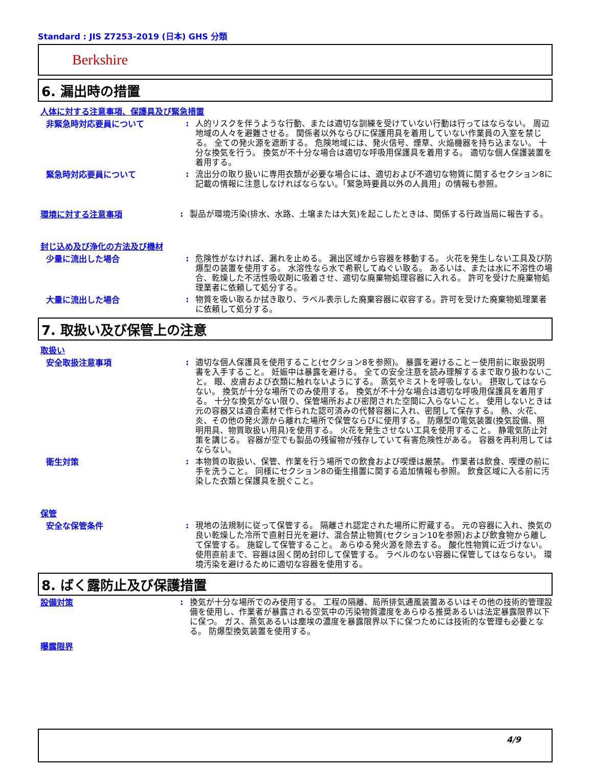Standard : JIS Z7253-2019 (日本) GHS 分類
Berkshire
6. 漏出時の措置
人体に対する注意事項、保護具及び緊急措置
非緊急時対応要員について : 人的リスクを伴うような行動、または適切な訓練を受けていない行動は行ってはならない。 周辺地域の人々を避難させる。 関係者以外ならびに保護用具を着用していない作業員の入室を禁じる。 全ての発火源を遮断する。 危険地域には、発火信号、煙草、火焔機器を持ち込まない。 十分な換気を行う。 換気が不十分な場合は適切な呼吸用保護具を着用する。 適切な個人保護装置を着用する。
緊急時対応要員について : 流出分の取り扱いに専用衣類が必要な場合には、適切および不適切な物質に関するセクション8に記載の情報に注意しなければならない。「緊急時要員以外の人員用」の情報も参照。
環境に対する注意事項 : 製品が環境汚染(排水、水路、土壌または大気)を起こしたときは、関係する行政当局に報告する。
封じ込め及び浄化の方法及び機材
少量に流出した場合 : 危険性がなければ、漏れを止める。 漏出区域から容器を移動する。 火花を発生しない工具及び防爆型の装置を使用する。 水溶性なら水で希釈してぬぐい取る。 あるいは、または水に不溶性の場合、乾燥した不活性吸収剤に吸着させ、適切な廃棄物処理容器に入れる。 許可を受けた廃棄物処理業者に依頼して処分する。
大量に流出した場合 : 物質を吸い取るか拭き取り、ラベル表示した廃棄容器に収容する。許可を受けた廃棄物処理業者に依頼して処分する。
7. 取扱い及び保管上の注意
取扱い
安全取扱注意事項 : 適切な個人保護具を使用すること(セクション8を参照)。 暴露を避けること－使用前に取扱説明書を入手すること。 妊娠中は暴露を避ける。 全ての安全注意を読み理解するまで取り扱わないこと。 眼、皮膚および衣類に触れないようにする。 蒸気やミストを呼吸しない。 摂取してはならない。 換気が十分な場所でのみ使用する。 換気が不十分な場合は適切な呼吸用保護具を着用する。 十分な換気がない限り、保管場所および密閉された空間に入らないこと。 使用しないときは元の容器又は適合素材で作られた認可済みの代替容器に入れ、密閉して保存する。 熱、火花、炎、その他の発火源から離れた場所で保管ならびに使用する。 防爆型の電気装置(換気設備、照明用具、物質取扱い用具)を使用する。 火花を発生させない工具を使用すること。 静電気防止対策を講じる。 容器が空でも製品の残留物が残存していて有害危険性がある。 容器を再利用してはならない。
衛生対策 : 本物質の取扱い、保管、作業を行う場所での飲食および喫煙は厳禁。 作業者は飲食、喫煙の前に手を洗うこと。 同様にセクション8の衛生措置に関する追加情報も参照。 飲食区域に入る前に汚染した衣類と保護具を脱ぐこと。
保管
安全な保管条件 : 現地の法規制に従って保管する。 隔離され認定された場所に貯蔵する。 元の容器に入れ、換気の良い乾燥した冷所で直射日光を避け、混合禁止物質(セクション10を参照)および飲食物から離して保管する。 施錠して保管すること。 あらゆる発火源を除去する。 酸化性物質に近づけない。 使用直前まで、容器は固く閉め封印して保管する。 ラベルのない容器に保管してはならない。 環境汚染を避けるために適切な容器を使用する。
8. ばく露防止及び保護措置
設備対策 : 換気が十分な場所でのみ使用する。 工程の隔離、局所排気通風装置あるいはその他の技術的管理設備を使用し、作業者が暴露される空気中の汚染物質濃度をあらゆる推奨あるいは法定暴露限界以下に保つ。 ガス、蒸気あるいは塵埃の濃度を暴露限界以下に保つためには技術的な管理も必要となる。 防爆型換気装置を使用する。
曝露限界
4/9